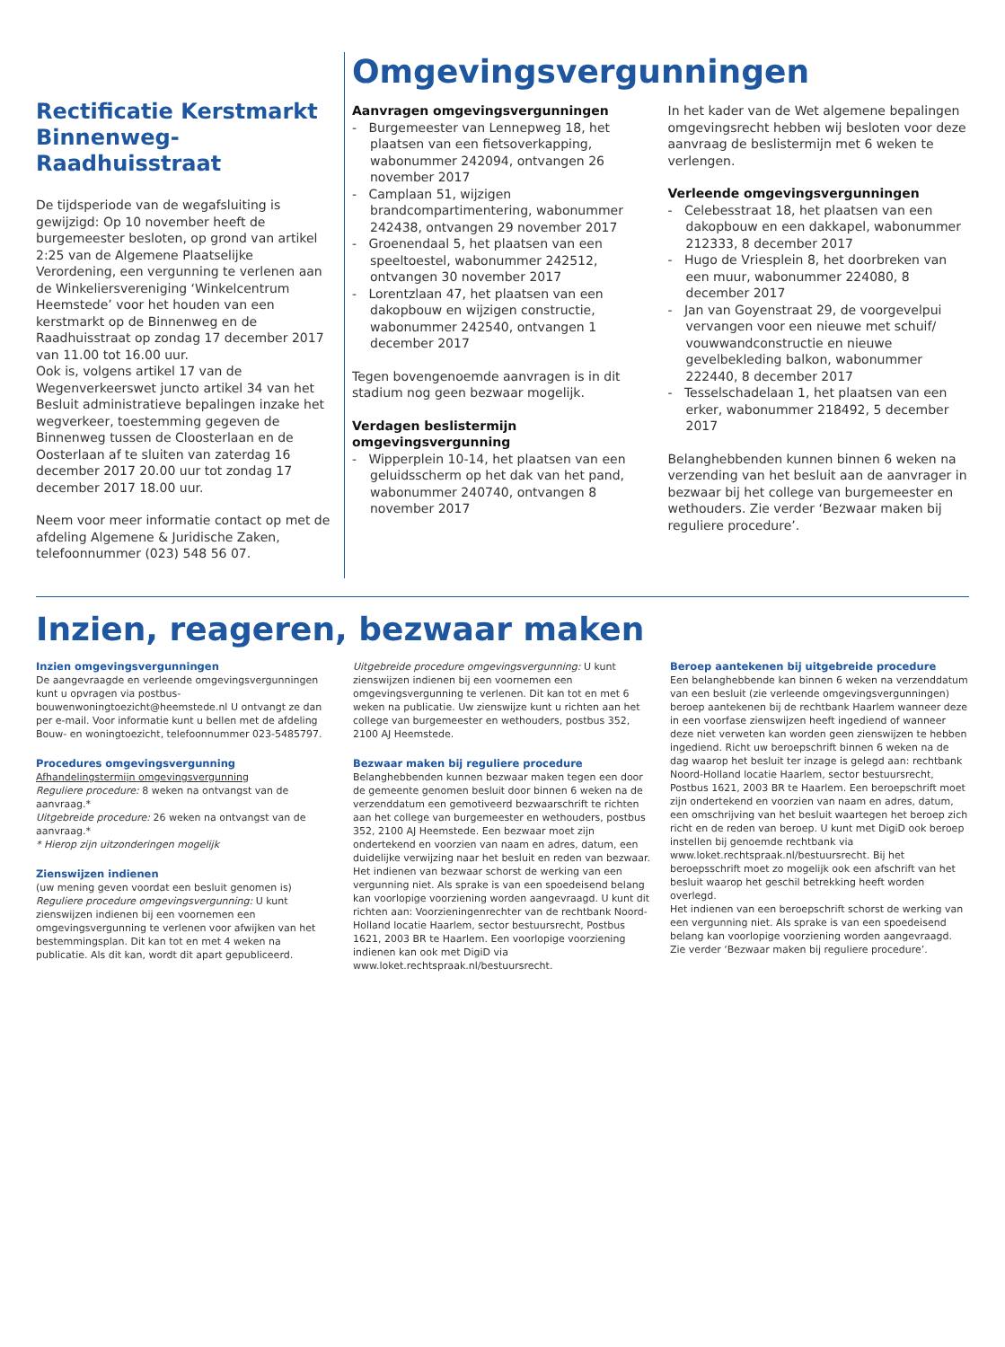Rectificatie Kerstmarkt Binnenweg-Raadhuisstraat
De tijdsperiode van de wegafsluiting is gewijzigd: Op 10 november heeft de burgemeester besloten, op grond van artikel 2:25 van de Algemene Plaatselijke Verordening, een vergunning te verlenen aan de Winkeliersvereniging ‘Winkelcentrum Heemstede’ voor het houden van een kerstmarkt op de Binnenweg en de Raadhuisstraat op zondag 17 december 2017 van 11.00 tot 16.00 uur.
Ook is, volgens artikel 17 van de Wegenverkeerswet juncto artikel 34 van het Besluit administratieve bepalingen inzake het wegverkeer, toestemming gegeven de Binnenweg tussen de Cloosterlaan en de Oosterlaan af te sluiten van zaterdag 16 december 2017 20.00 uur tot zondag 17 december 2017 18.00 uur.
Neem voor meer informatie contact op met de afdeling Algemene & Juridische Zaken, telefoonnummer (023) 548 56 07.
Omgevingsvergunningen
Aanvragen omgevingsvergunningen
- Burgemeester van Lennepweg 18, het plaatsen van een fietsoverkapping, wabonummer 242094, ontvangen 26 november 2017
- Camplaan 51, wijzigen brandcompartimentering, wabonummer 242438, ontvangen 29 november 2017
- Groenendaal 5, het plaatsen van een speeltoestel, wabonummer 242512, ontvangen 30 november 2017
- Lorentzlaan 47, het plaatsen van een dakopbouw en wijzigen constructie, wabonummer 242540, ontvangen 1 december 2017
Tegen bovengenoemde aanvragen is in dit stadium nog geen bezwaar mogelijk.
Verdagen beslistermijn omgevingsvergunning
- Wipperplein 10-14, het plaatsen van een geluidsscherm op het dak van het pand, wabonummer 240740, ontvangen 8 november 2017
In het kader van de Wet algemene bepalingen omgevingsrecht hebben wij besloten voor deze aanvraag de beslistermijn met 6 weken te verlengen.
Verleende omgevingsvergunningen
- Celebesstraat 18, het plaatsen van een dakopbouw en een dakkapel, wabonummer 212333, 8 december 2017
- Hugo de Vriesplein 8, het doorbreken van een muur, wabonummer 224080, 8 december 2017
- Jan van Goyenstraat 29, de voorgevelpui vervangen voor een nieuwe met schuif/ vouwwandconstructie en nieuwe gevelbekleding balkon, wabonummer 222440, 8 december 2017
- Tesselschadelaan 1, het plaatsen van een erker, wabonummer 218492, 5 december 2017
Belanghebbenden kunnen binnen 6 weken na verzending van het besluit aan de aanvrager in bezwaar bij het college van burgemeester en wethouders. Zie verder ‘Bezwaar maken bij reguliere procedure’.
Inzien, reageren, bezwaar maken
Inzien omgevingsvergunningen
De aangevraagde en verleende omgevingsvergunningen kunt u opvragen via postbus-bouwenwoningtoezicht@heemstede.nl U ontvangt ze dan per e-mail. Voor informatie kunt u bellen met de afdeling Bouw- en woningtoezicht, telefoonnummer 023-5485797.
Procedures omgevingsvergunning
Afhandelingstermijn omgevingsvergunning
Reguliere procedure: 8 weken na ontvangst van de aanvraag.*
Uitgebreide procedure: 26 weken na ontvangst van de aanvraag.*
* Hierop zijn uitzonderingen mogelijk
Zienswijzen indienen
(uw mening geven voordat een besluit genomen is)
Reguliere procedure omgevingsvergunning: U kunt zienswijzen indienen bij een voornemen een omgevingsvergunning te verlenen voor afwijken van het bestemmingsplan. Dit kan tot en met 4 weken na publicatie. Als dit kan, wordt dit apart gepubliceerd.
Uitgebreide procedure omgevingsvergunning: U kunt zienswijzen indienen bij een voornemen een omgevingsvergunning te verlenen. Dit kan tot en met 6 weken na publicatie. Uw zienswijze kunt u richten aan het college van burgemeester en wethouders, postbus 352, 2100 AJ Heemstede.
Bezwaar maken bij reguliere procedure
Belanghebbenden kunnen bezwaar maken tegen een door de gemeente genomen besluit door binnen 6 weken na de verzenddatum een gemotiveerd bezwaarschrift te richten aan het college van burgemeester en wethouders, postbus 352, 2100 AJ Heemstede. Een bezwaar moet zijn ondertekend en voorzien van naam en adres, datum, een duidelijke verwijzing naar het besluit en reden van bezwaar. Het indienen van bezwaar schorst de werking van een vergunning niet. Als sprake is van een spoedeisend belang kan voorlopige voorziening worden aangevraagd. U kunt dit richten aan: Voorzieningenrechter van de rechtbank Noord-Holland locatie Haarlem, sector bestuursrecht, Postbus 1621, 2003 BR te Haarlem. Een voorlopige voorziening indienen kan ook met DigiD via www.loket.rechtspraak.nl/bestuursrecht.
Beroep aantekenen bij uitgebreide procedure
Een belanghebbende kan binnen 6 weken na verzenddatum van een besluit (zie verleende omgevingsvergunningen) beroep aantekenen bij de rechtbank Haarlem wanneer deze in een voorfase zienswijzen heeft ingediend of wanneer deze niet verweten kan worden geen zienswijzen te hebben ingediend. Richt uw beroepschrift binnen 6 weken na de dag waarop het besluit ter inzage is gelegd aan: rechtbank Noord-Holland locatie Haarlem, sector bestuursrecht, Postbus 1621, 2003 BR te Haarlem. Een beroepschrift moet zijn ondertekend en voorzien van naam en adres, datum, een omschrijving van het besluit waartegen het beroep zich richt en de reden van beroep. U kunt met DigiD ook beroep instellen bij genoemde rechtbank via www.loket.rechtspraak.nl/bestuursrecht. Bij het beroepsschrift moet zo mogelijk ook een afschrift van het besluit waarop het geschil betrekking heeft worden overlegd.
Het indienen van een beroepschrift schorst de werking van een vergunning niet. Als sprake is van een spoedeisend belang kan voorlopige voorziening worden aangevraagd. Zie verder ‘Bezwaar maken bij reguliere procedure’.